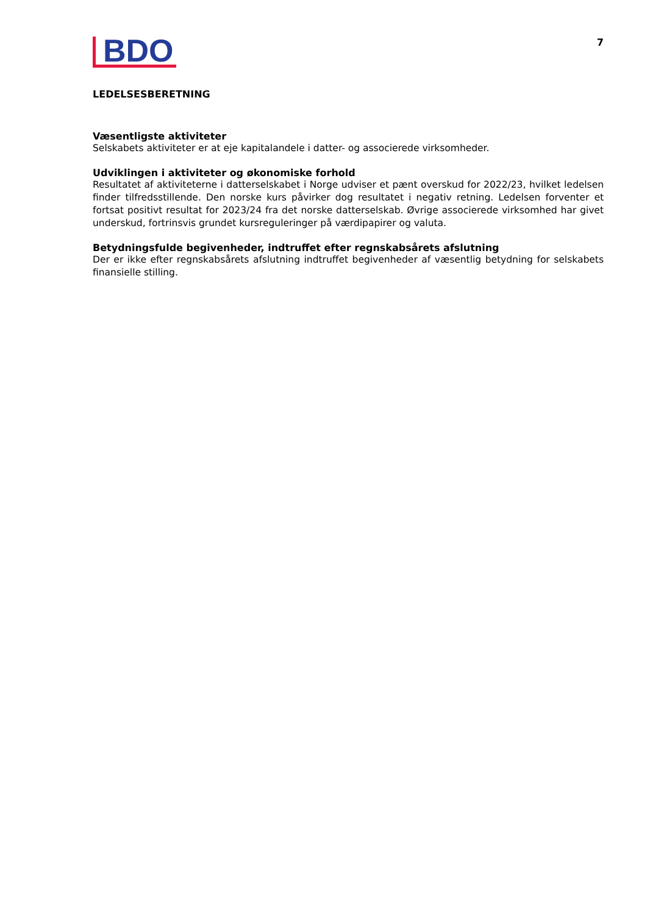BDO
7
LEDELSESBERETNING
Væsentligste aktiviteter
Selskabets aktiviteter er at eje kapitalandele i datter- og associerede virksomheder.
Udviklingen i aktiviteter og økonomiske forhold
Resultatet af aktiviteterne i datterselskabet i Norge udviser et pænt overskud for 2022/23, hvilket ledelsen finder tilfredsstillende. Den norske kurs påvirker dog resultatet i negativ retning. Ledelsen forventer et fortsat positivt resultat for 2023/24 fra det norske datterselskab. Øvrige associerede virksomhed har givet underskud, fortrinsvis grundet kursreguleringer på værdipapirer og valuta.
Betydningsfulde begivenheder, indtruffet efter regnskabsårets afslutning
Der er ikke efter regnskabsårets afslutning indtruffet begivenheder af væsentlig betydning for selskabets finansielle stilling.